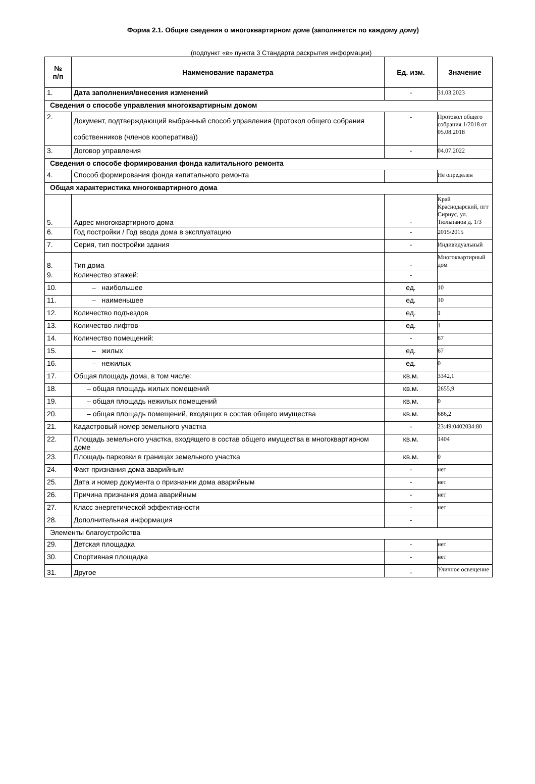Форма 2.1. Общие сведения о многоквартирном доме (заполняется по каждому дому)
(подпункт «в» пункта 3 Стандарта раскрытия информации)
| № п/п | Наименование параметра | Ед. изм. | Значение |
| --- | --- | --- | --- |
| 1. | Дата заполнения/внесения изменений | - | 31.03.2023 |
| Сведения о способе управления многоквартирным домом | | | |
| 2. | Документ, подтверждающий выбранный способ управления (протокол общего собрания собственников (членов кооператива)) | - | Протокол общего собрания 1/2018 от 05.08.2018 |
| 3. | Договор управления | - | 04.07.2022 |
| Сведения о способе формирования фонда капитального ремонта | | | |
| 4. | Способ формирования фонда капитального ремонта | | Не определен |
| Общая характеристика многоквартирного дома | | | |
| 5. | Адрес многоквартирного дома | - | Край Краснодарский, пгт Сириус, ул. Тюльпанов д. 1/3 |
| 6. | Год постройки / Год ввода дома в эксплуатацию | - | 2015/2015 |
| 7. | Серия, тип постройки здания | - | Индивидуальный |
| 8. | Тип дома | - | Многоквартирный дом |
| 9. | Количество этажей: | - | |
| 10. | – наибольшее | ед. | 10 |
| 11. | – наименьшее | ед. | 10 |
| 12. | Количество подъездов | ед. | 1 |
| 13. | Количество лифтов | ед. | 1 |
| 14. | Количество помещений: | - | 67 |
| 15. | – жилых | ед. | 67 |
| 16. | – нежилых | ед. | 0 |
| 17. | Общая площадь дома, в том числе: | кв.м. | 3342,1 |
| 18. | – общая площадь жилых помещений | кв.м. | 2655,9 |
| 19. | – общая площадь нежилых помещений | кв.м. | 0 |
| 20. | – общая площадь помещений, входящих в состав общего имущества | кв.м. | 686,2 |
| 21. | Кадастровый номер земельного участка | - | 23:49:0402034:80 |
| 22. | Площадь земельного участка, входящего в состав общего имущества в многоквартирном доме | кв.м. | 1404 |
| 23. | Площадь парковки в границах земельного участка | кв.м. | 0 |
| 24. | Факт признания дома аварийным | - | нет |
| 25. | Дата и номер документа о признании дома аварийным | - | нет |
| 26. | Причина признания дома аварийным | - | нет |
| 27. | Класс энергетической эффективности | - | нет |
| 28. | Дополнительная информация | - | |
| Элементы благоустройства | | | |
| 29. | Детская площадка | - | нет |
| 30. | Спортивная площадка | - | нет |
| 31. | Другое | - | Уличное освещение |